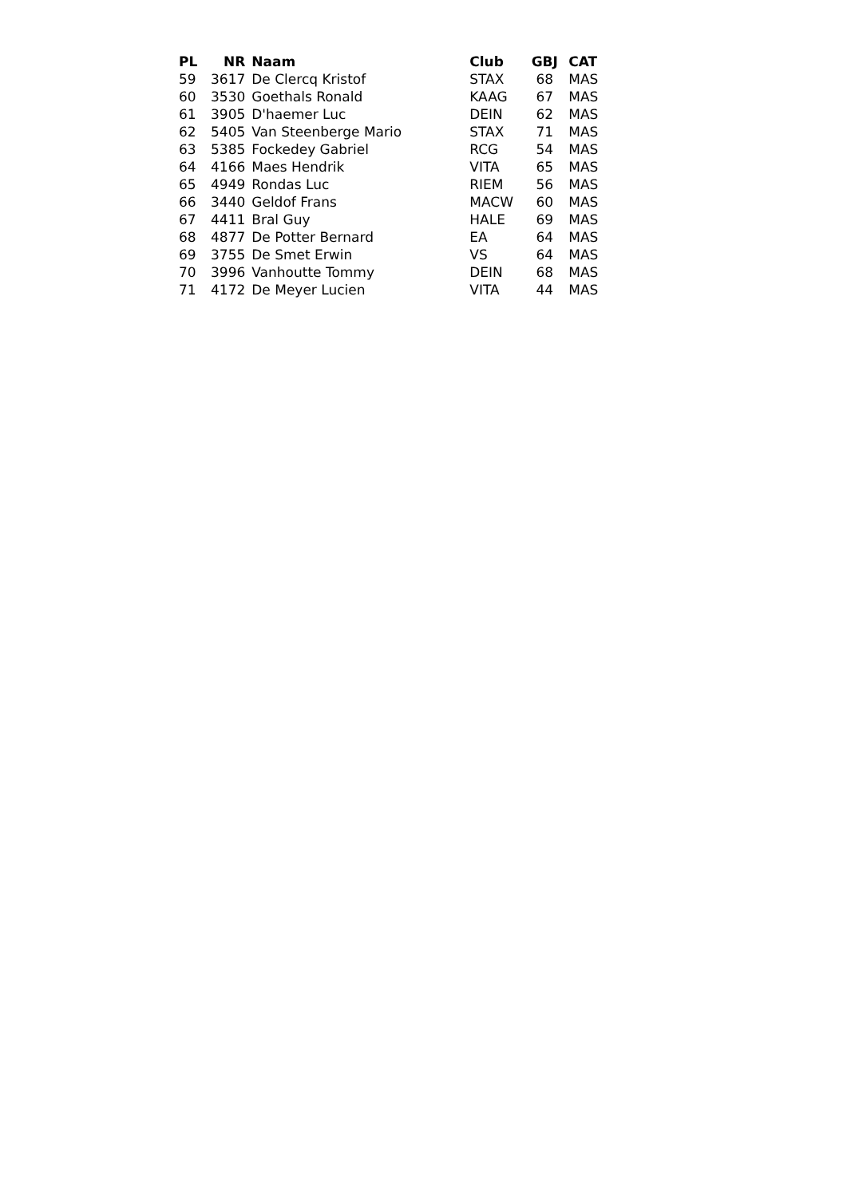| PL | NR | Naam | Club | GBJ | CAT |
| --- | --- | --- | --- | --- | --- |
| 59 | 3617 | De Clercq Kristof | STAX | 68 | MAS |
| 60 | 3530 | Goethals Ronald | KAAG | 67 | MAS |
| 61 | 3905 | D'haemer Luc | DEIN | 62 | MAS |
| 62 | 5405 | Van Steenberge Mario | STAX | 71 | MAS |
| 63 | 5385 | Fockedey Gabriel | RCG | 54 | MAS |
| 64 | 4166 | Maes Hendrik | VITA | 65 | MAS |
| 65 | 4949 | Rondas Luc | RIEM | 56 | MAS |
| 66 | 3440 | Geldof Frans | MACW | 60 | MAS |
| 67 | 4411 | Bral Guy | HALE | 69 | MAS |
| 68 | 4877 | De Potter Bernard | EA | 64 | MAS |
| 69 | 3755 | De Smet Erwin | VS | 64 | MAS |
| 70 | 3996 | Vanhoutte Tommy | DEIN | 68 | MAS |
| 71 | 4172 | De Meyer Lucien | VITA | 44 | MAS |